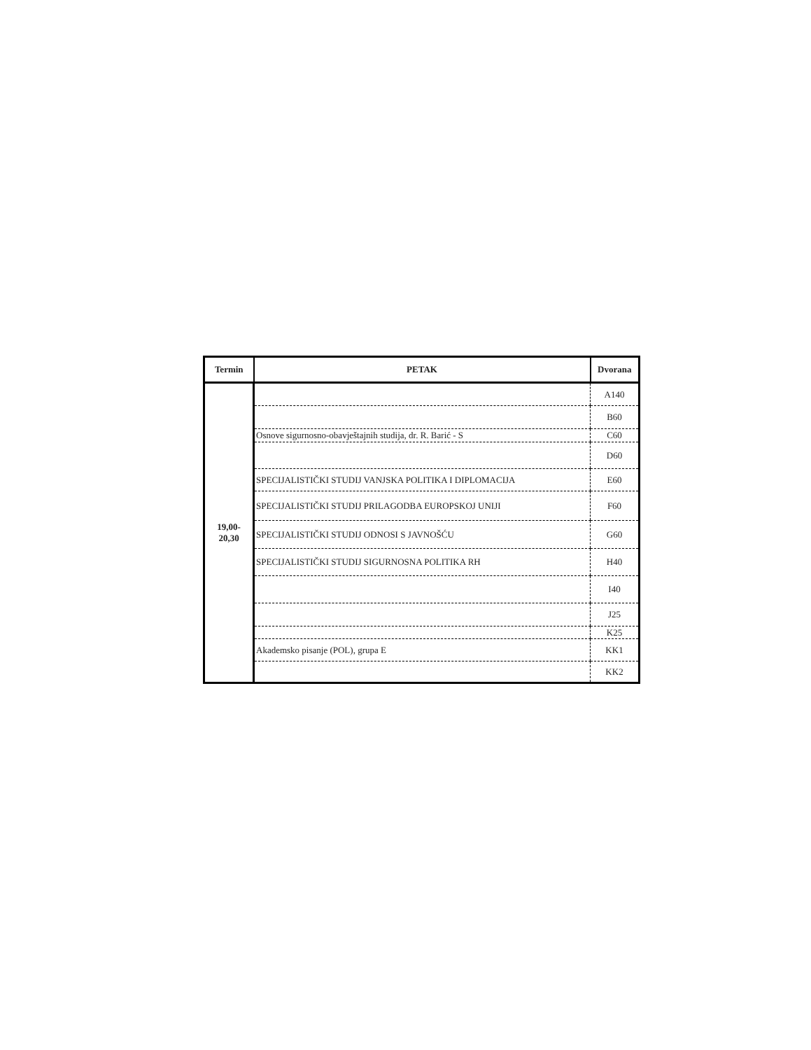| Termin | PETAK | Dvorana |
| --- | --- | --- |
| 19,00- 20,30 | | A140 |
| | | B60 |
| | Osnove sigurnosno-obavještajnih studija, dr. R. Barić - S | C60 |
| | | D60 |
| | SPECIJALISTIČKI STUDIJ VANJSKA POLITIKA I DIPLOMACIJA | E60 |
| | SPECIJALISTIČKI STUDIJ PRILAGODBA EUROPSKOJ UNIJI | F60 |
| | SPECIJALISTIČKI STUDIJ ODNOSI S JAVNOŠĆU | G60 |
| | SPECIJALISTIČKI STUDIJ SIGURNOSNA POLITIKA RH | H40 |
| | | I40 |
| | | J25 |
| | | K25 |
| | Akademsko pisanje (POL), grupa E | KK1 |
| | | KK2 |